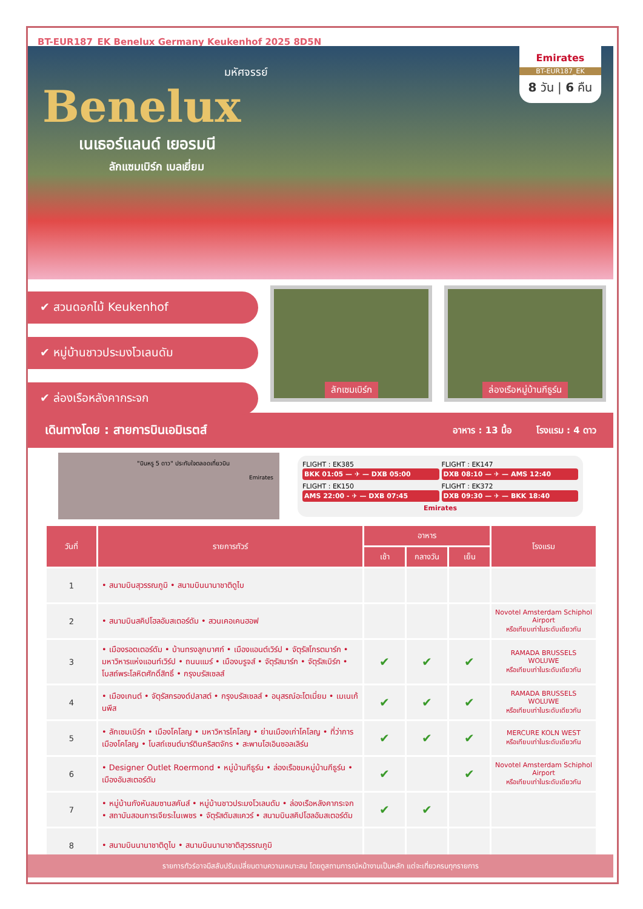BT-EUR187_EK Benelux Germany Keukenhof 2025 8D5N
มหัศจรรย์
Benelux
เนเธอร์แลนด์ เยอรมนี
ลักแซมเบิร์ก เบลเยี่ยม
Emirates
BT-EUR187_EK
8 วัน | 6 คืน
✔ สวนดอกไม้ Keukenhof
✔ หมู่บ้านชาวประมงโวเลนดัม
✔ ล่องเรือหลังคากระจก
ลักเซมเบิร์ก ล่องเรือหมู่บ้านกีธูร์น
เดินทางโดย : สายการบินเอมิเรตส์ อาหาร : 13 มื้อ โรงแรม : 4 ดาว
"บินหรู 5 ดาว" ประทับใจตลอดเที่ยวบิน
Emirates
FLIGHT : EK385
BKK 01:05 — ✈ — DXB 05:00
FLIGHT : EK147
DXB 08:10 — ✈ — AMS 12:40
FLIGHT : EK150
AMS 22:00 - ✈ — DXB 07:45
FLIGHT : EK372
DXB 09:30 — ✈ — BKK 18:40
Emirates
| วันที่ | รายการทัวร์ | อาหาร | | | โรงแรม |
| --- | --- | --- | --- | --- | --- |
| | | เช้า | กลางวัน | เย็น | |
| 1 | • สนามบินสุวรรณภูมิ • สนามบินนานาชาติดูไบ | | | | |
| 2 | • สนามบินสคิปโฮลอัมสเตอร์ดัม • สวนเคอเคนฮอฟ | | | | Novotel Amsterdam Schiphol Airport หรือเทียบเท่าในระดับเดียวกัน |
| 3 | • เมืองรอตเตอร์ดัม • บ้านทรงลูกบาศก์ • เมืองแอนต์เวิร์ป • จัตุรัสโกรตมาร์ก • มหาวิหารแห่งแอนท์เวิร์ป • ถนนแมร์ • เมืองบรูจส์ • จัตุรัสมาร์ก • จัตุรัสเบิร์ก • โบสถ์พระโลหิตศักดิ์สิทธิ์ • กรุงบรัสเซลส์ | ✔ | ✔ | ✔ | RAMADA BRUSSELS WOLUWE หรือเทียบเท่าในระดับเดียวกัน |
| 4 | • เมืองเกนต์ • จัตุรัสกรองด์ปลาสต์ • กรุงบรัสเซลส์ • อนุสรณ์อะโตเมี่ยม • เมเนเก้นพีส | ✔ | ✔ | ✔ | RAMADA BRUSSELS WOLUWE หรือเทียบเท่าในระดับเดียวกัน |
| 5 | • ลักเซมเบิร์ก • เมืองโคโลญ • มหาวิหารโคโลญ • ย่านเมืองเก่าโคโลญ • ที่ว่าการเมืองโคโลญ • โบสถ์เซนต์มาร์ตินคริสตจักร • สะพานโฮเอินซอลเลิร์น | ✔ | ✔ | ✔ | MERCURE KOLN WEST หรือเทียบเท่าในระดับเดียวกัน |
| 6 | • Designer Outlet Roermond • หมู่บ้านกีธูร์น • ล่องเรือชมหมู่บ้านกีธูร์น • เมืองอัมสเตอร์ดัม | ✔ | | ✔ | Novotel Amsterdam Schiphol Airport หรือเทียบเท่าในระดับเดียวกัน |
| 7 | • หมู่บ้านกังหันลมซานสคันส์ • หมู่บ้านชาวประมงโวเลนดัม • ล่องเรือหลังคากระจก • สถาบันสอนการเจียระไนเพชร • จัตุรัสดัมสแควร์ • สนามบินสคิปโฮลอัมสเตอร์ดัม | ✔ | ✔ | | |
| 8 | • สนามบินนานาชาติดูไบ • สนามบินนานาชาติสุวรรณภูมิ | | | | |
รายการทัวร์อาจมีสลับปรับเปลี่ยนตามความเหมาะสม โดยดูสถานการณ์หน้างานเป็นหลัก แต่จะเที่ยวครบทุกรายการ